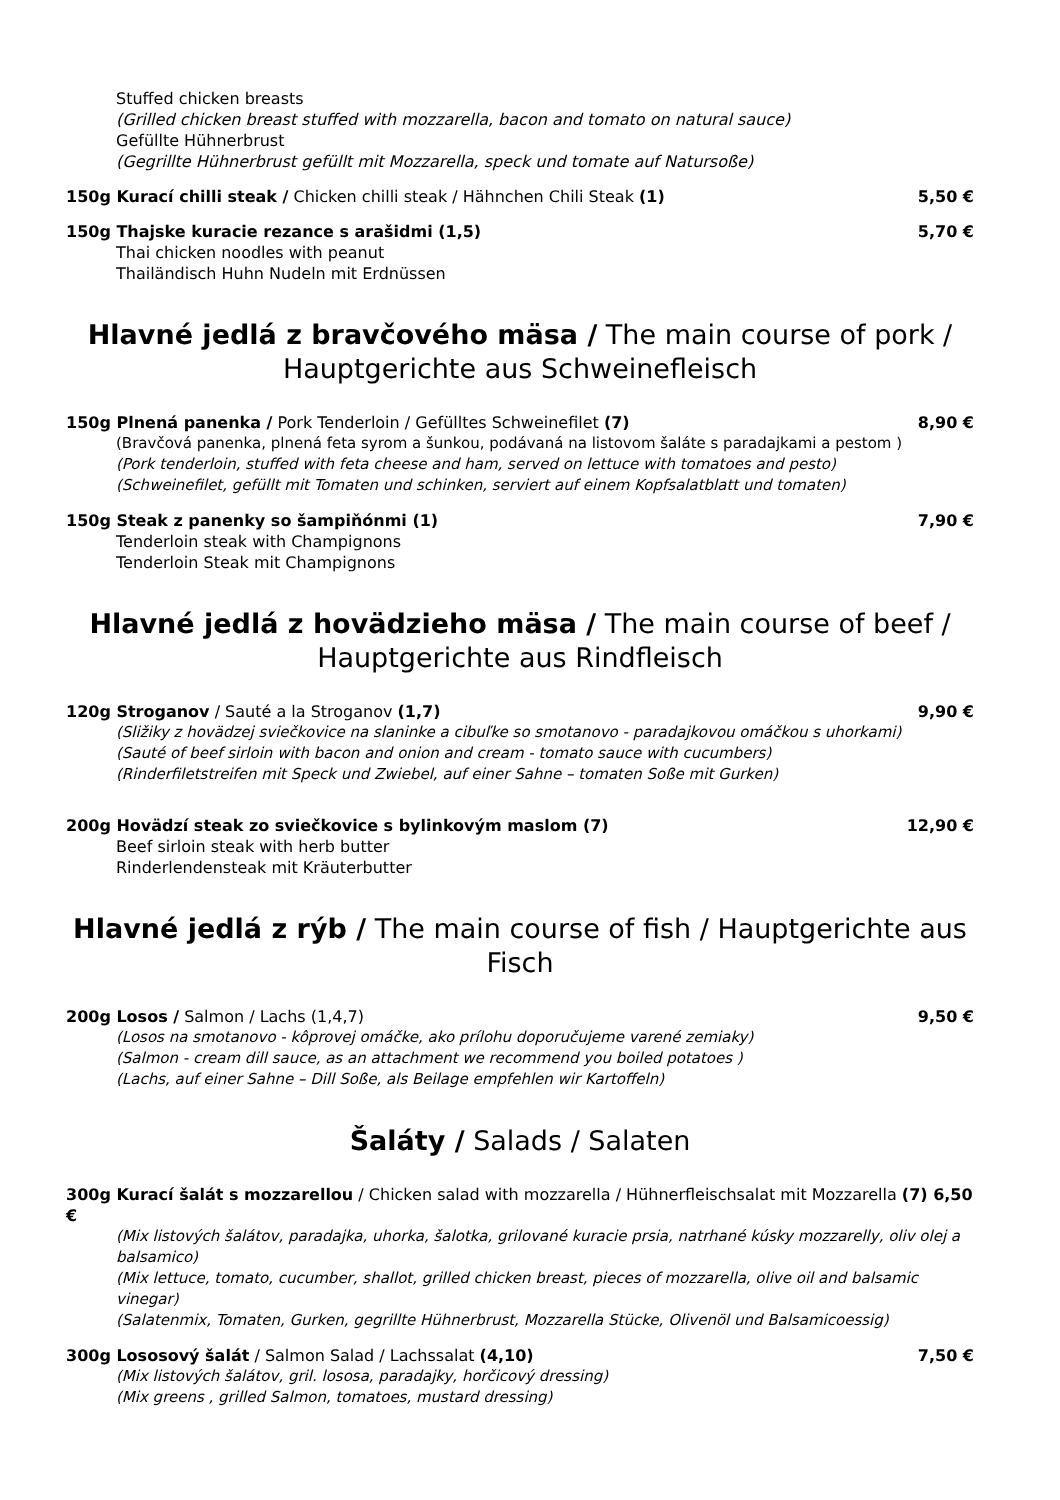Stuffed chicken breasts
(Grilled chicken breast stuffed with mozzarella, bacon and tomato on natural sauce)
Gefüllte Hühnerbrust
(Gegrillte Hühnerbrust gefüllt mit Mozzarella, speck und tomate auf Natursoße)
150g Kurací chilli steak / Chicken chilli steak / Hähnchen Chili Steak (1) 5,50 €
150g Thajske kuracie rezance s arašidmi (1,5) 5,70 €
Thai chicken noodles with peanut
Thailändisch Huhn Nudeln mit Erdnüssen
Hlavné jedlá z bravčového mäsa / The main course of pork /
Hauptgerichte aus Schweinefleisch
150g Plnená panenka / Pork Tenderloin / Gefülltes Schweinefilet (7) 8,90 €
(Bravčová panenka, plnená feta syrom a šunkou, podávaná na listovom šaláte s paradajkami a pestom )
(Pork tenderloin, stuffed with feta cheese and ham, served on lettuce with tomatoes and pesto)
(Schweinefilet, gefüllt mit Tomaten und schinken, serviert auf einem Kopfsalatblatt und tomaten)
150g Steak z panenky so šampiňónmi (1) 7,90 €
Tenderloin steak with Champignons
Tenderloin Steak mit Champignons
Hlavné jedlá z hovädzieho mäsa / The main course of beef /
Hauptgerichte aus Rindfleisch
120g Stroganov / Sauté a la Stroganov (1,7) 9,90 €
(Sližiky z hovädzej sviečkovice na slaninke a cibuľke so smotanovo - paradajkovou omáčkou s uhorkami)
(Sauté of beef sirloin with bacon and onion and cream - tomato sauce with cucumbers)
(Rinderfiletstreifen mit Speck und Zwiebel, auf einer Sahne – tomaten Soße mit Gurken)
200g Hovädzí steak zo sviečkovice s bylinkovým maslom (7) 12,90 €
Beef sirloin steak with herb butter
Rinderlendensteak mit Kräuterbutter
Hlavné jedlá z rýb / The main course of fish / Hauptgerichte aus Fisch
200g Losos / Salmon / Lachs (1,4,7) 9,50 €
(Losos na smotanovo - kôprovej omáčke, ako prílohu doporučujeme varené zemiaky)
(Salmon - cream dill sauce, as an attachment we recommend you boiled potatoes )
(Lachs, auf einer Sahne – Dill Soße, als Beilage empfehlen wir Kartoffeln)
Šaláty / Salads / Salaten
300g Kurací šalát s mozzarellou / Chicken salad with mozzarella / Hühnerfleischsalat mit Mozzarella (7) 6,50 €
(Mix listových šalátov, paradajka, uhorka, šalotka, grilované kuracie prsia, natrhané kúsky mozzarelly, oliv olej a balsamico)
(Mix lettuce, tomato, cucumber, shallot, grilled chicken breast, pieces of mozzarella, olive oil and balsamic vinegar)
(Salatenmix, Tomaten, Gurken, gegrillte Hühnerbrust, Mozzarella Stücke, Olivenöl und Balsamicoessig)
300g Lososový šalát / Salmon Salad / Lachssalat (4,10) 7,50 €
(Mix listových šalátov, gril. lososa, paradajky, horčicový dressing)
(Mix greens , grilled Salmon, tomatoes, mustard dressing)